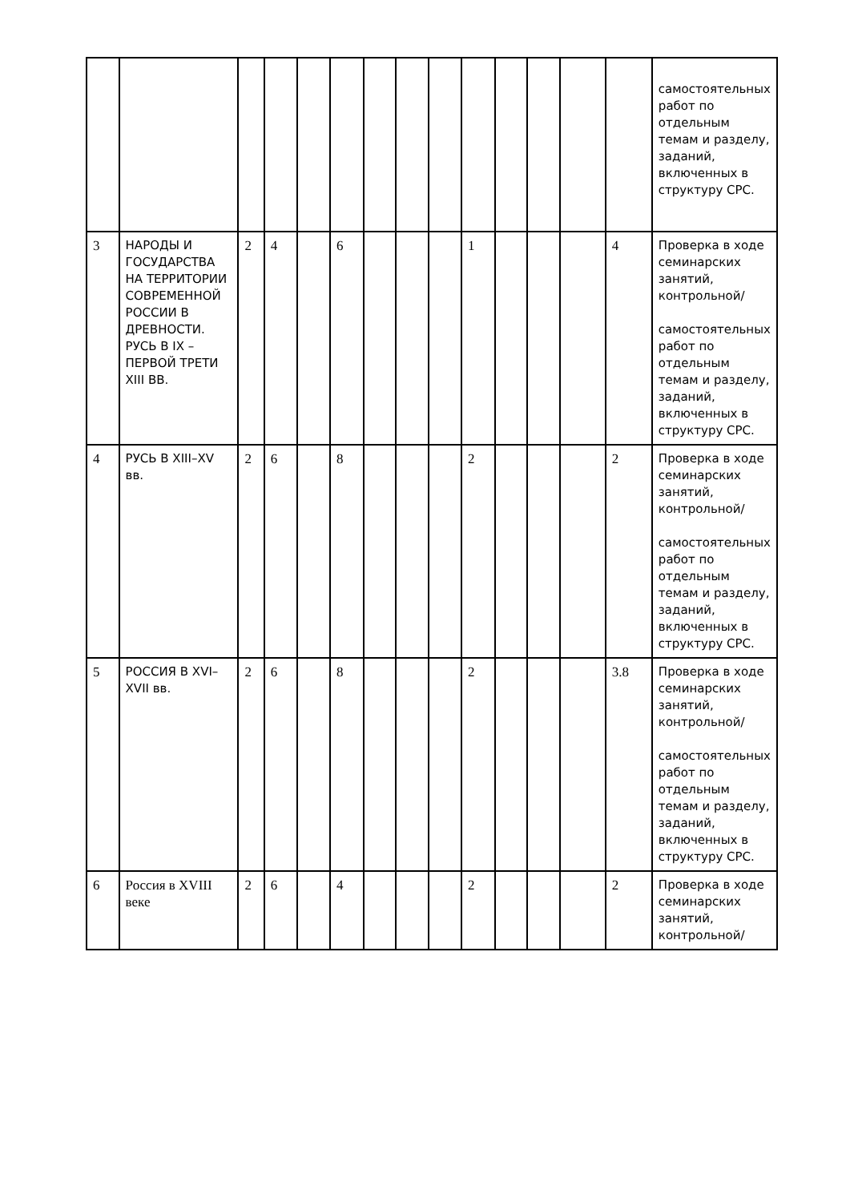| | | | | | | | | | | | | | | самостоятельных работ по отдельным темам и разделу, заданий, включенных в структуру СРС. |
| 3 | НАРОДЫ И ГОСУДАРСТВА НА ТЕРРИТОРИИ СОВРЕМЕННОЙ РОССИИ В ДРЕВНОСТИ. РУСЬ В IX – ПЕРВОЙ ТРЕТИ XIII ВВ. | 2 | 4 | | 6 | | | | 1 | | | | 4 | Проверка в ходе семинарских занятий, контрольной/ самостоятельных работ по отдельным темам и разделу, заданий, включенных в структуру СРС. |
| 4 | РУСЬ В XIII–XV вв. | 2 | 6 | | 8 | | | | 2 | | | | 2 | Проверка в ходе семинарских занятий, контрольной/ самостоятельных работ по отдельным темам и разделу, заданий, включенных в структуру СРС. |
| 5 | РОССИЯ В XVI–XVII вв. | 2 | 6 | | 8 | | | | 2 | | | | 3.8 | Проверка в ходе семинарских занятий, контрольной/ самостоятельных работ по отдельным темам и разделу, заданий, включенных в структуру СРС. |
| 6 | Россия в XVIII веке | 2 | 6 | | 4 | | | | 2 | | | | 2 | Проверка в ходе семинарских занятий, контрольной/ |